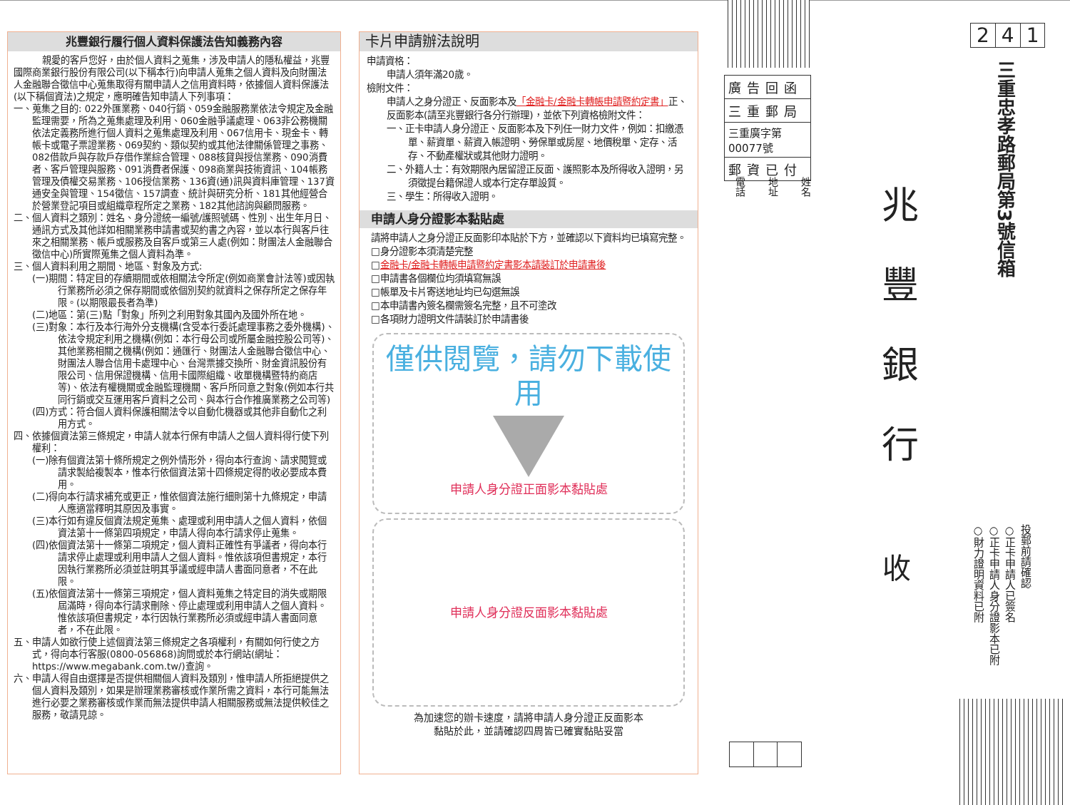兆豐銀行履行個人資料保護法告知義務內容
親愛的客戶您好，由於個人資料之蒐集，涉及申請人的隱私權益，兆豐國際商業銀行股份有限公司(以下稱本行)向申請人蒐集之個人資料及向財團法人金融聯合徵信中心蒐集取得有關申請人之信用資料時，依據個人資料保護法(以下稱個資法)之規定，應明確告知申請人下列事項：
一、蒐集之目的: 022外匯業務、040行銷、059金融服務業依法令規定及金融監理需要，所為之蒐集處理及利用、060金融爭議處理、063非公務機關依法定義務所進行個人資料之蒐集處理及利用、067信用卡、現金卡、轉帳卡或電子票證業務、069契約、類似契約或其他法律關係管理之事務、082借款戶與存款戶存借作業綜合管理、088核貸與授信業務、090消費者、客戶管理與服務、091消費者保護、098商業與技術資訊、104帳務管理及債權交易業務、106授信業務、136資(通)訊與資料庫管理、137資通安全與管理、154徵信、157調查、統計與研究分析、181其他經營合於營業登記項目或組織章程所定之業務、182其他諮詢與顧問服務。
二、個人資料之類別：姓名、身分證統一編號/護照號碼、性別、出生年月日、通訊方式及其他詳如相關業務申請書或契約書之內容，並以本行與客戶往來之相關業務、帳戶或服務及自客戶或第三人處(例如：財團法人金融聯合徵信中心)所實際蒐集之個人資料為準。
三、個人資料利用之期間、地區、對象及方式:
(一)期間：特定目的存續期間或依相關法令所定(例如商業會計法等)或因執行業務所必須之保存期間或依個別契約就資料之保存所定之保存年限。(以期限最長者為準)
(二)地區：第(三)點「對象」所列之利用對象其國內及國外所在地。
(三)對象：本行及本行海外分支機構(含受本行委託處理事務之委外機構)、依法令規定利用之機構(例如：本行母公司或所屬金融控股公司等)、其他業務相關之機構(例如：通匯行、財團法人金融聯合徵信中心、財團法人聯合信用卡處理中心、台灣票據交換所、財金資訊股份有限公司、信用保證機構、信用卡國際組織、收單機構暨特約商店等)、依法有權機關或金融監理機關、客戶所同意之對象(例如本行共同行銷或交互運用客戶資料之公司、與本行合作推廣業務之公司等)
(四)方式：符合個人資料保護相關法令以自動化機器或其他非自動化之利用方式。
四、依據個資法第三條規定，申請人就本行保有申請人之個人資料得行使下列權利：
(一)除有個資法第十條所規定之例外情形外，得向本行查詢、請求閱覽或請求製給複製本，惟本行依個資法第十四條規定得酌收必要成本費用。
(二)得向本行請求補充或更正，惟依個資法施行細則第十九條規定，申請人應適當釋明其原因及事實。
(三)本行如有違反個資法規定蒐集、處理或利用申請人之個人資料，依個資法第十一條第四項規定，申請人得向本行請求停止蒐集。
(四)依個資法第十一條第二項規定，個人資料正確性有爭議者，得向本行請求停止處理或利用申請人之個人資料。惟依該項但書規定，本行因執行業務所必須並註明其爭議或經申請人書面同意者，不在此限。
(五)依個資法第十一條第三項規定，個人資料蒐集之特定目的消失或期限屆滿時，得向本行請求刪除、停止處理或利用申請人之個人資料。惟依該項但書規定，本行因執行業務所必須或經申請人書面同意者，不在此限。
五、申請人如欲行使上述個資法第三條規定之各項權利，有關如何行使之方式，得向本行客服(0800-056868)詢問或於本行網站(網址：https://www.megabank.com.tw/)查詢。
六、申請人得自由選擇是否提供相關個人資料及類別，惟申請人所拒絕提供之個人資料及類別，如果是辦理業務審核或作業所需之資料，本行可能無法進行必要之業務審核或作業而無法提供申請人相關服務或無法提供較佳之服務，敬請見諒。
卡片申請辦法說明
申請資格：
申請人須年滿20歲。
檢附文件：
申請人之身分證正、反面影本及「金融卡/金融卡轉帳申請暨約定書」正、反面影本(請至兆豐銀行各分行辦理)，並依下列資格檢附文件：
一、正卡申請人身分證正、反面影本及下列任一財力文件，例如：扣繳憑單、薪資單、薪資入帳證明、勞保單或房屋、地價稅單、定存、活存、不動產權狀或其他財力證明。
二、外籍人士：有效期限內居留證正反面、護照影本及所得收入證明，另須徵提台籍保證人或本行定存單設質。
三、學生：所得收入證明。
申請人身分證影本黏貼處
請將申請人之身分證正反面影印本貼於下方，並確認以下資料均已填寫完整。
□身分證影本須清楚完整
□金融卡/金融卡轉帳申請暨約定書影本請裝訂於申請書後
□申請書各個欄位均須填寫無誤
□帳單及卡片寄送地址均已勾選無誤
□本申請書內簽名欄需簽名完整，且不可塗改
□各項財力證明文件請裝訂於申請書後
僅供閱覽，請勿下載使用
申請人身分證正面影本黏貼處
申請人身分證反面影本黏貼處
為加速您的辦卡速度，請將申請人身分證正反面影本
黏貼於此，並請確認四周皆已確實黏貼妥當
廣告回函
三重郵局
三重廣字第00077號
郵資已付
電話 地址 姓名
2 4 1
三重忠孝路郵局第3號信箱
兆豐銀行
收
投郵前請確認
○正卡申請人已簽名
○正卡申請人身分證影本已附
○財力證明資料已附